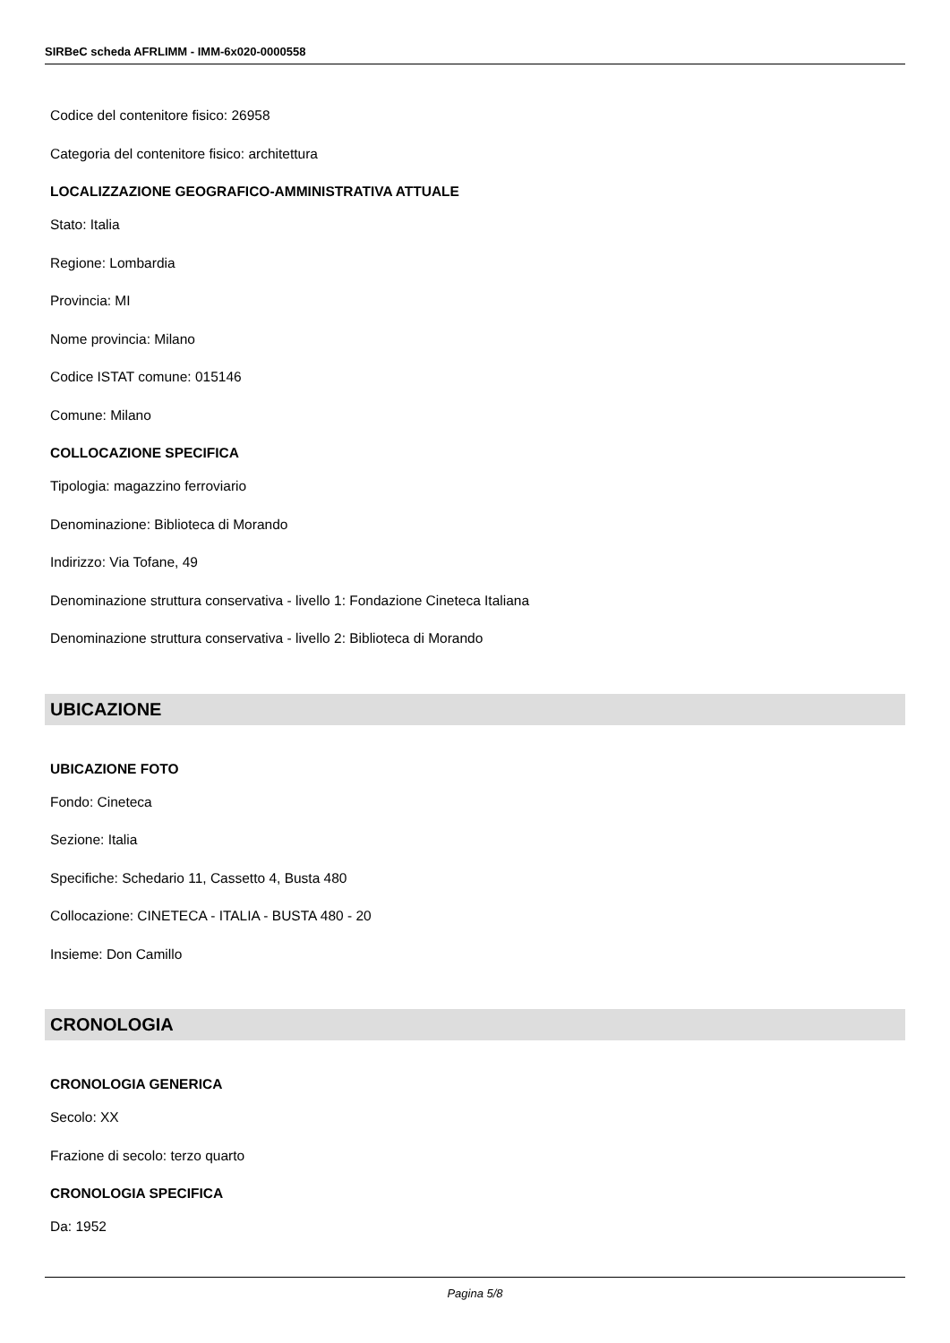SIRBeC scheda AFRLIMM - IMM-6x020-0000558
Codice del contenitore fisico: 26958
Categoria del contenitore fisico: architettura
LOCALIZZAZIONE GEOGRAFICO-AMMINISTRATIVA ATTUALE
Stato: Italia
Regione: Lombardia
Provincia: MI
Nome provincia: Milano
Codice ISTAT comune: 015146
Comune: Milano
COLLOCAZIONE SPECIFICA
Tipologia: magazzino ferroviario
Denominazione: Biblioteca di Morando
Indirizzo: Via Tofane, 49
Denominazione struttura conservativa - livello 1: Fondazione Cineteca Italiana
Denominazione struttura conservativa - livello 2: Biblioteca di Morando
UBICAZIONE
UBICAZIONE FOTO
Fondo: Cineteca
Sezione: Italia
Specifiche: Schedario 11, Cassetto 4, Busta 480
Collocazione: CINETECA - ITALIA - BUSTA 480 - 20
Insieme: Don Camillo
CRONOLOGIA
CRONOLOGIA GENERICA
Secolo: XX
Frazione di secolo: terzo quarto
CRONOLOGIA SPECIFICA
Da: 1952
Pagina 5/8